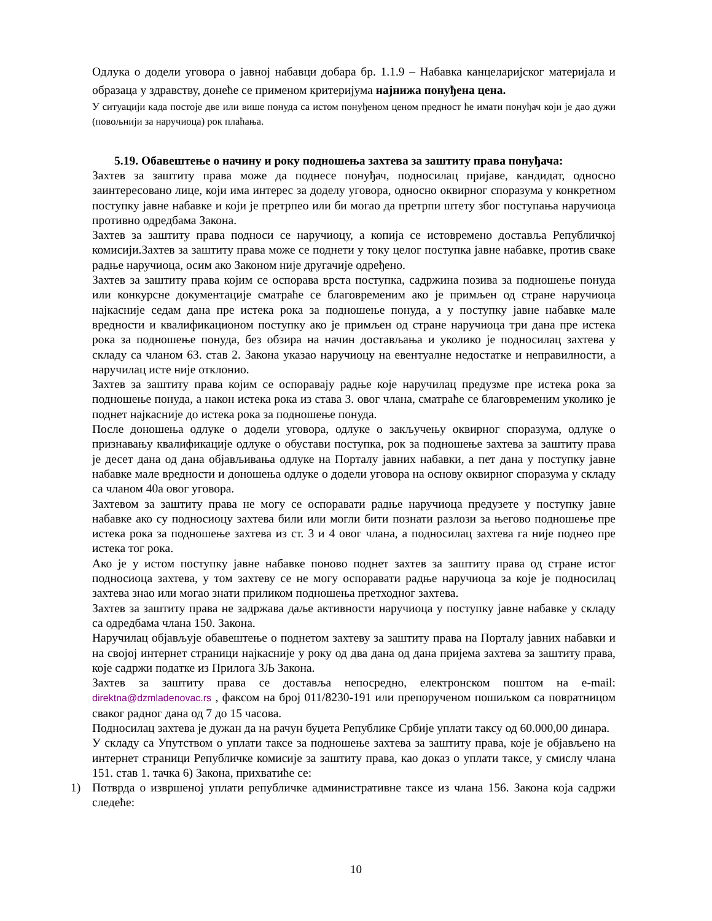Одлука о додели уговора о јавној набавци добара бр. 1.1.9 – Набавка канцеларијског материјала и образаца у здравству, донеће се применом критеријума најнижа понуђена цена.
У ситуацији када постоје две или више понуда са истом понуђеном ценом предност ће имати понуђач који је дао дужи (повољнији за наручиоца) рок плаћања.
5.19. Обавештење о начину и року подношења захтева за заштиту права понуђача:
Захтев за заштиту права може да поднесе понуђач, подносилац пријаве, кандидат, односно заинтересовано лице, који има интерес за доделу уговора, односно оквирног споразума у конкретном поступку јавне набавке и који је претрпео или би могао да претрпи штету због поступања наручиоца противно одредбама Закона.
Захтев за заштиту права подноси се наручиоцу, а копија се истовремено доставља Републичкој комисији.Захтев за заштиту права може се поднети у току целог поступка јавне набавке, против сваке радње наручиоца, осим ако Законом није другачије одређено.
Захтев за заштиту права којим се оспорава врста поступка, садржина позива за подношење понуда или конкурсне документације сматраће се благовременим ако је примљен од стране наручиоца најкасније седам дана пре истека рока за подношење понуда, а у поступку јавне набавке мале вредности и квалификационом поступку ако је примљен од стране наручиоца три дана пре истека рока за подношење понуда, без обзира на начин достављања и уколико је подносилац захтева у складу са чланом 63. став 2. Закона указао наручиоцу на евентуалне недостатке и неправилности, а наручилац исте није отклонио.
Захтев за заштиту права којим се оспоравају радње које наручилац предузме пре истека рока за подношење понуда, а након истека рока из става 3. овог члана, сматраће се благовременим уколико је поднет најкасније до истека рока за подношење понуда.
После доношења одлуке о додели уговора, одлуке о закључењу оквирног споразума, одлуке о признавању квалификације одлуке о обустави поступка, рок за подношење захтева за заштиту права је десет дана од дана објављивања одлуке на Порталу јавних набавки, а пет дана у поступку јавне набавке мале вредности и доношења одлуке о додели уговора на основу оквирног споразума у складу са чланом 40а овог уговора.
Захтевом за заштиту права не могу се оспоравати радње наручиоца предузете у поступку јавне набавке ако су подносиоцу захтева били или могли бити познати разлози за његово подношење пре истека рока за подношење захтева из ст. 3 и 4 овог члана, а подносилац захтева га није поднео пре истека тог рока.
Ако је у истом поступку јавне набавке поновo поднет захтев за заштиту права од стране истог подносиоца захтева, у том захтеву се не могу оспоравати радње наручиоца за које је подносилац захтева знао или могао знати приликом подношења претходног захтева.
Захтев за заштиту права не задржава даље активности наручиоца у поступку јавне набавке у складу са одредбама члана 150. Закона.
Наручилац објављује обавештење о поднетом захтеву за заштиту права на Порталу јавних набавки и на својој интернет страници најкасније у року од два дана од дана пријема захтева за заштиту права, које садржи податке из Прилога 3Љ Закона.
Захтев за заштиту права се доставља непосредно, електронском поштом на e-mail: direktna@dzmladenovac.rs , факсом на број 011/8230-191 или препорученом пошиљком са повратницом сваког радног дана од 7 до 15 часова.
Подносилац захтева је дужан да на рачун буџета Републике Србије уплати таксу од 60.000,00 динара.
У складу са Упутством о уплати таксе за подношење захтева за заштиту права, које је објављено на интернет страници Републичке комисије за заштиту права, као доказ о уплати таксе, у смислу члана 151. став 1. тачка 6) Закона, прихватиће се:
1) Потврда о извршеној уплати републичке административне таксе из члана 156. Закона која садржи следеће:
10